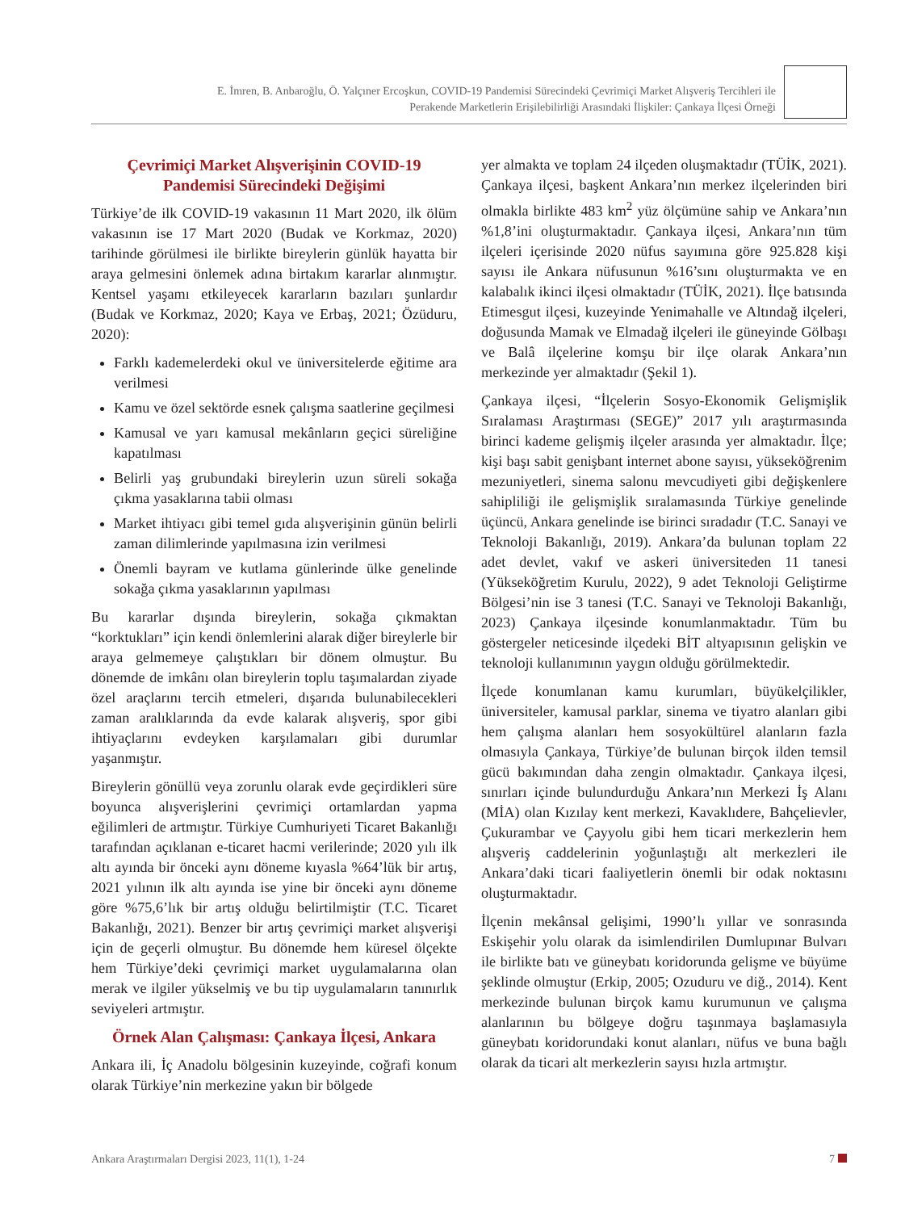E. İmren, B. Anbaroğlu, Ö. Yalçıner Ercoşkun, COVID-19 Pandemisi Sürecindeki Çevrimiçi Market Alışveriş Tercihleri ile
Perakende Marketlerin Erişilebilirliği Arasındaki İlişkiler: Çankaya İlçesi Örneği
Çevrimiçi Market Alışverişinin COVID-19 Pandemisi Sürecindeki Değişimi
Türkiye’de ilk COVID-19 vakasının 11 Mart 2020, ilk ölüm vakasının ise 17 Mart 2020 (Budak ve Korkmaz, 2020) tarihinde görülmesi ile birlikte bireylerin günlük hayatta bir araya gelmesini önlemek adına birtakım kararlar alınmıştır. Kentsel yaşamı etkileyecek kararların bazıları şunlardır (Budak ve Korkmaz, 2020; Kaya ve Erbaş, 2021; Özüduru, 2020):
Farklı kademelerdeki okul ve üniversitelerde eğitime ara verilmesi
Kamu ve özel sektörde esnek çalışma saatlerine geçilmesi
Kamusal ve yarı kamusal mekânların geçici süreliğine kapatılması
Belirli yaş grubundaki bireylerin uzun süreli sokağa çıkma yasaklarına tabii olması
Market ihtiyacı gibi temel gıda alışverişinin günün belirli zaman dilimlerinde yapılmasına izin verilmesi
Önemli bayram ve kutlama günlerinde ülke genelinde sokağa çıkma yasaklarının yapılması
Bu kararlar dışında bireylerin, sokağa çıkmaktan “korktukları” için kendi önlemlerini alarak diğer bireylerle bir araya gelmemeye çalıştıkları bir dönem olmuştur. Bu dönemde de imkânı olan bireylerin toplu taşımalardan ziyade özel araçlarını tercih etmeleri, dışarıda bulunabilecekleri zaman aralıklarında da evde kalarak alışveriş, spor gibi ihtiyaçlarını evdeyken karşılamaları gibi durumlar yaşanmıştır.
Bireylerin gönüllü veya zorunlu olarak evde geçirdikleri süre boyunca alışverişlerini çevrimiçi ortamlardan yapma eğilimleri de artmıştır. Türkiye Cumhuriyeti Ticaret Bakanlığı tarafından açıklanan e-ticaret hacmi verilerinde; 2020 yılı ilk altı ayında bir önceki aynı döneme kıyasla %64’lük bir artış, 2021 yılının ilk altı ayında ise yine bir önceki aynı döneme göre %75,6’lık bir artış olduğu belirtilmiştir (T.C. Ticaret Bakanlığı, 2021). Benzer bir artış çevrimiçi market alışverişi için de geçerli olmuştur. Bu dönemde hem küresel ölçekte hem Türkiye’deki çevrimiçi market uygulamalarına olan merak ve ilgiler yükselmiş ve bu tip uygulamaların tanınırlık seviyeleri artmıştır.
Örnek Alan Çalışması: Çankaya İlçesi, Ankara
Ankara ili, İç Anadolu bölgesinin kuzeyinde, coğrafi konum olarak Türkiye’nin merkezine yakın bir bölgede
yer almakta ve toplam 24 ilçeden oluşmaktadır (TÜİK, 2021). Çankaya ilçesi, başkent Ankara’nın merkez ilçelerinden biri olmakla birlikte 483 km<sup>2</sup> yüz ölçümüne sahip ve Ankara’nın %1,8’ini oluşturmaktadır. Çankaya ilçesi, Ankara’nın tüm ilçeleri içerisinde 2020 nüfus sayımına göre 925.828 kişi sayısı ile Ankara nüfusunun %16’sını oluşturmakta ve en kalabalık ikinci ilçesi olmaktadır (TÜİK, 2021). İlçe batısında Etimesgut ilçesi, kuzeyinde Yenimahalle ve Altındağ ilçeleri, doğusunda Mamak ve Elmadağ ilçeleri ile güneyinde Gölbaşı ve Balâ ilçelerine komşu bir ilçe olarak Ankara’nın merkezinde yer almaktadır (Şekil 1).
Çankaya ilçesi, “İlçelerin Sosyo-Ekonomik Gelişmişlik Sıralaması Araştırması (SEGE)” 2017 yılı araştırmasında birinci kademe gelişmiş ilçeler arasında yer almaktadır. İlçe; kişi başı sabit genişbant internet abone sayısı, yükseköğrenim mezuniyetleri, sinema salonu mevcudiyeti gibi değişkenlere sahipliliği ile gelişmişlik sıralamasında Türkiye genelinde üçüncü, Ankara genelinde ise birinci sıradadır (T.C. Sanayi ve Teknoloji Bakanlığı, 2019). Ankara’da bulunan toplam 22 adet devlet, vakıf ve askeri üniversiteden 11 tanesi (Yükseköğretim Kurulu, 2022), 9 adet Teknoloji Geliştirme Bölgesi’nin ise 3 tanesi (T.C. Sanayi ve Teknoloji Bakanlığı, 2023) Çankaya ilçesinde konumlanmaktadır. Tüm bu göstergeler neticesinde ilçedeki BİT altyapısının gelişkin ve teknoloji kullanımının yaygın olduğu görülmektedir.
İlçede konumlanan kamu kurumları, büyükelçilikler, üniversiteler, kamusal parklar, sinema ve tiyatro alanları gibi hem çalışma alanları hem sosyokültürel alanların fazla olmasıyla Çankaya, Türkiye’de bulunan birçok ilden temsil gücü bakımından daha zengin olmaktadır. Çankaya ilçesi, sınırları içinde bulundurduğu Ankara’nın Merkezi İş Alanı (MİA) olan Kızılay kent merkezi, Kavaklıdere, Bahçelievler, Çukurambar ve Çayyolu gibi hem ticari merkezlerin hem alışveriş caddelerinin yoğunlaştığı alt merkezleri ile Ankara’daki ticari faaliyetlerin önemli bir odak noktasını oluşturmaktadır.
İlçenin mekânsal gelişimi, 1990’lı yıllar ve sonrasında Eskişehir yolu olarak da isimlendirilen Dumlupınar Bulvarı ile birlikte batı ve güneybatı koridorunda gelişme ve büyüme şeklinde olmuştur (Erkip, 2005; Ozuduru ve diğ., 2014). Kent merkezinde bulunan birçok kamu kurumunun ve çalışma alanlarının bu bölgeye doğru taşınmaya başlamasıyla güneybatı koridorundaki konut alanları, nüfus ve buna bağlı olarak da ticari alt merkezlerin sayısı hızla artmıştır.
Ankara Araştırmaları Dergisi 2023, 11(1), 1-24 7